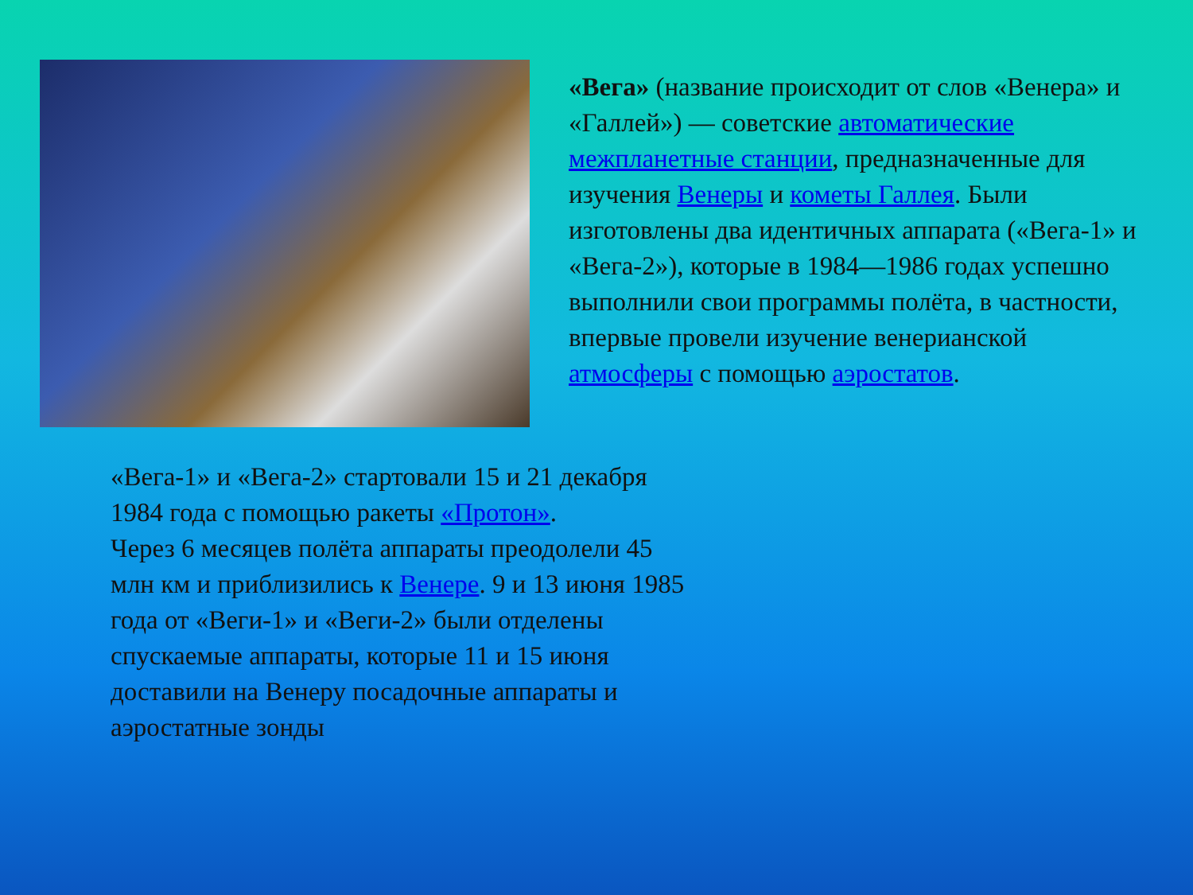«Вега» (название происходит от слов «Венера» и «Галлей») — советские автоматические межпланетные станции, предназначенные для изучения Венеры и кометы Галлея. Были изготовлены два идентичных аппарата («Вега-1» и «Вега-2»), которые в 1984—1986 годах успешно выполнили свои программы полёта, в частности, впервые провели изучение венерианской атмосферы с помощью аэростатов.
«Вега-1» и «Вега-2» стартовали 15 и 21 декабря 1984 года с помощью ракеты «Протон».
Через 6 месяцев полёта аппараты преодолели 45 млн км и приблизились к Венере. 9 и 13 июня 1985 года от «Веги-1» и «Веги-2» были отделены спускаемые аппараты, которые 11 и 15 июня доставили на Венеру посадочные аппараты и аэростатные зонды